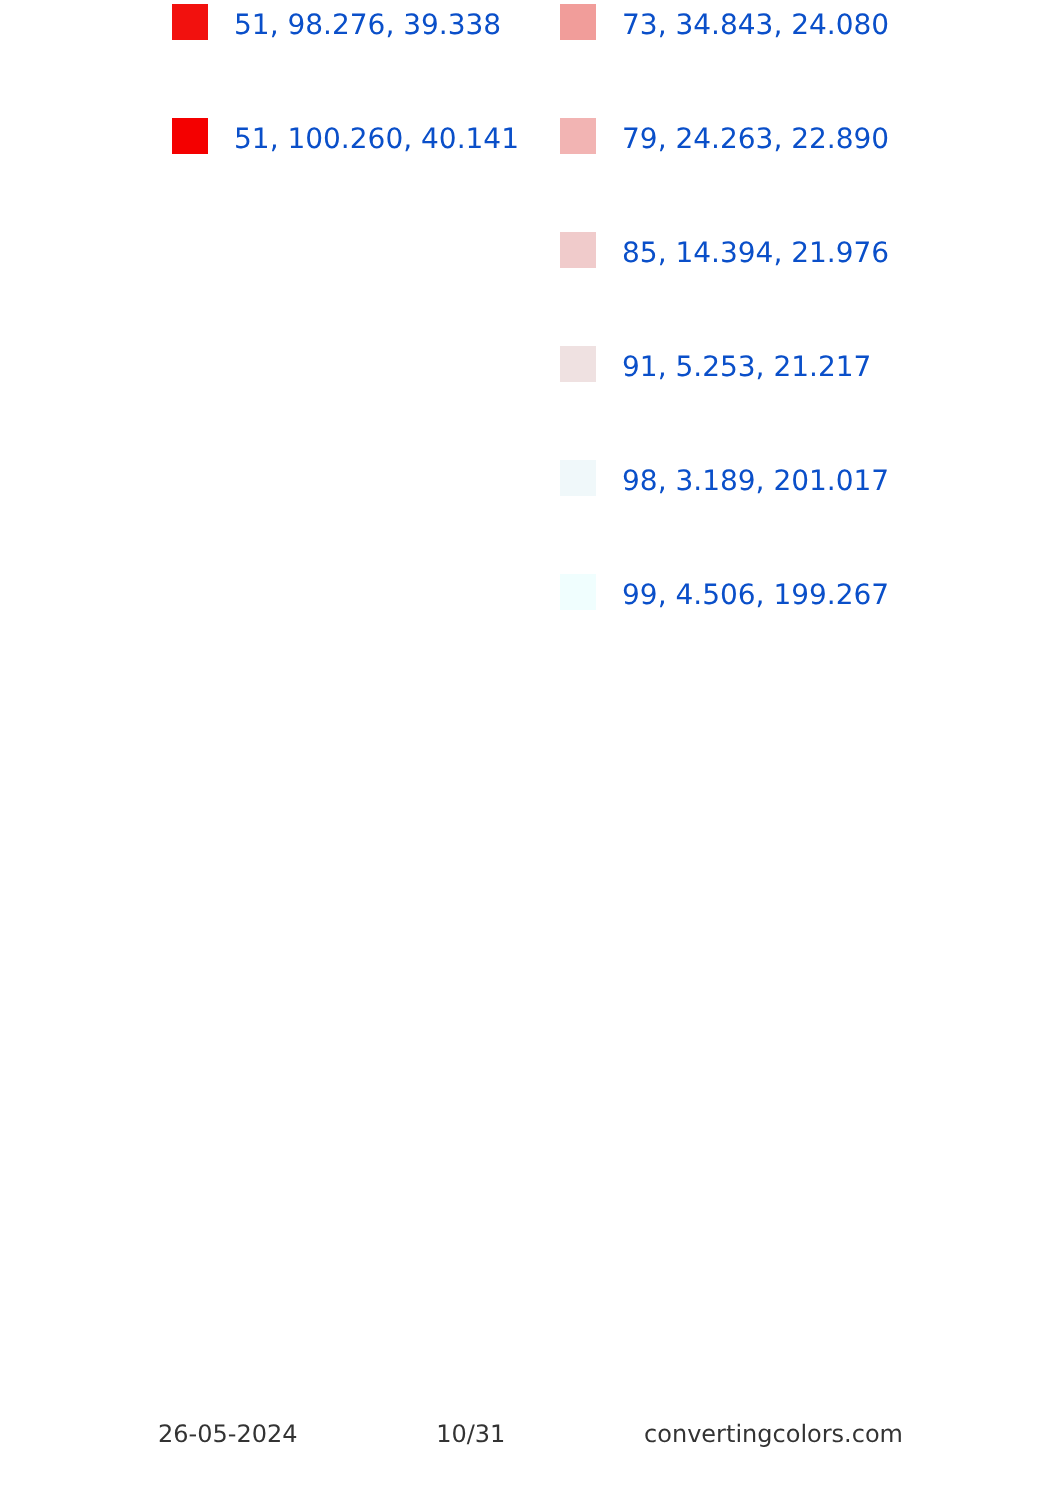51, 98.276, 39.338
51, 100.260, 40.141
73, 34.843, 24.080
79, 24.263, 22.890
85, 14.394, 21.976
91, 5.253, 21.217
98, 3.189, 201.017
99, 4.506, 199.267
26-05-2024 10/31 convertingcolors.com